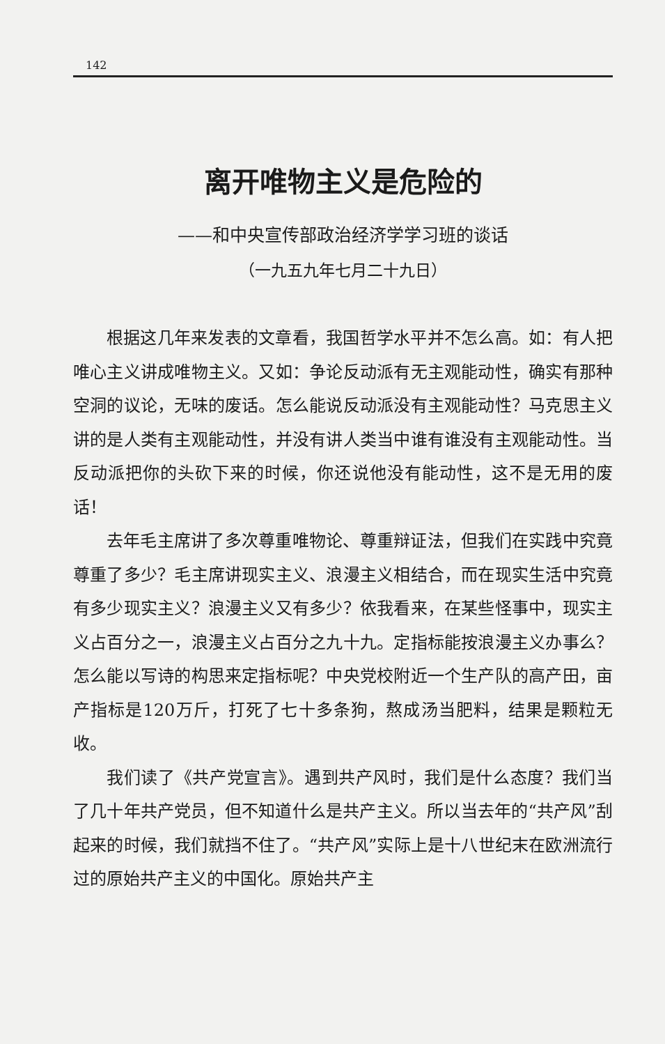142
离开唯物主义是危险的
——和中央宣传部政治经济学学习班的谈话
（一九五九年七月二十九日）
根据这几年来发表的文章看，我国哲学水平并不怎么高。如：有人把唯心主义讲成唯物主义。又如：争论反动派有无主观能动性，确实有那种空洞的议论，无味的废话。怎么能说反动派没有主观能动性？马克思主义讲的是人类有主观能动性，并没有讲人类当中谁有谁没有主观能动性。当反动派把你的头砍下来的时候，你还说他没有能动性，这不是无用的废话！
去年毛主席讲了多次尊重唯物论、尊重辩证法，但我们在实践中究竟尊重了多少？毛主席讲现实主义、浪漫主义相结合，而在现实生活中究竟有多少现实主义？浪漫主义又有多少？依我看来，在某些怪事中，现实主义占百分之一，浪漫主义占百分之九十九。定指标能按浪漫主义办事么？怎么能以写诗的构思来定指标呢？中央党校附近一个生产队的高产田，亩产指标是120万斤，打死了七十多条狗，熬成汤当肥料，结果是颗粒无收。
我们读了《共产党宣言》。遇到共产风时，我们是什么态度？我们当了几十年共产党员，但不知道什么是共产主义。所以当去年的“共产风”刮起来的时候，我们就挡不住了。“共产风”实际上是十八世纪末在欧洲流行过的原始共产主义的中国化。原始共产主